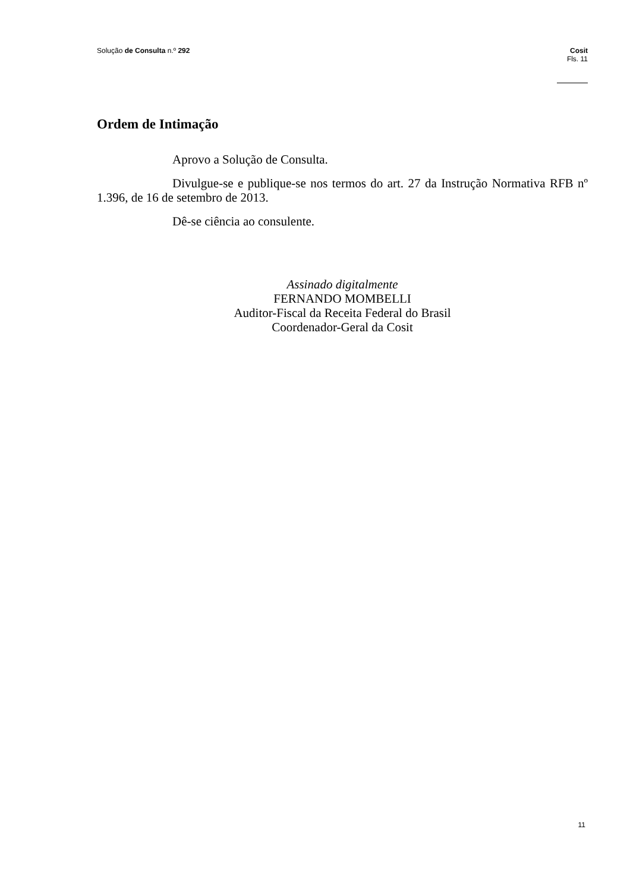Solução de Consulta n.º 292
Cosit
Fls. 11
Ordem de Intimação
Aprovo a Solução de Consulta.
Divulgue-se e publique-se nos termos do art. 27 da Instrução Normativa RFB nº 1.396, de 16 de setembro de 2013.
Dê-se ciência ao consulente.
Assinado digitalmente
FERNANDO MOMBELLI
Auditor-Fiscal da Receita Federal do Brasil
Coordenador-Geral da Cosit
11